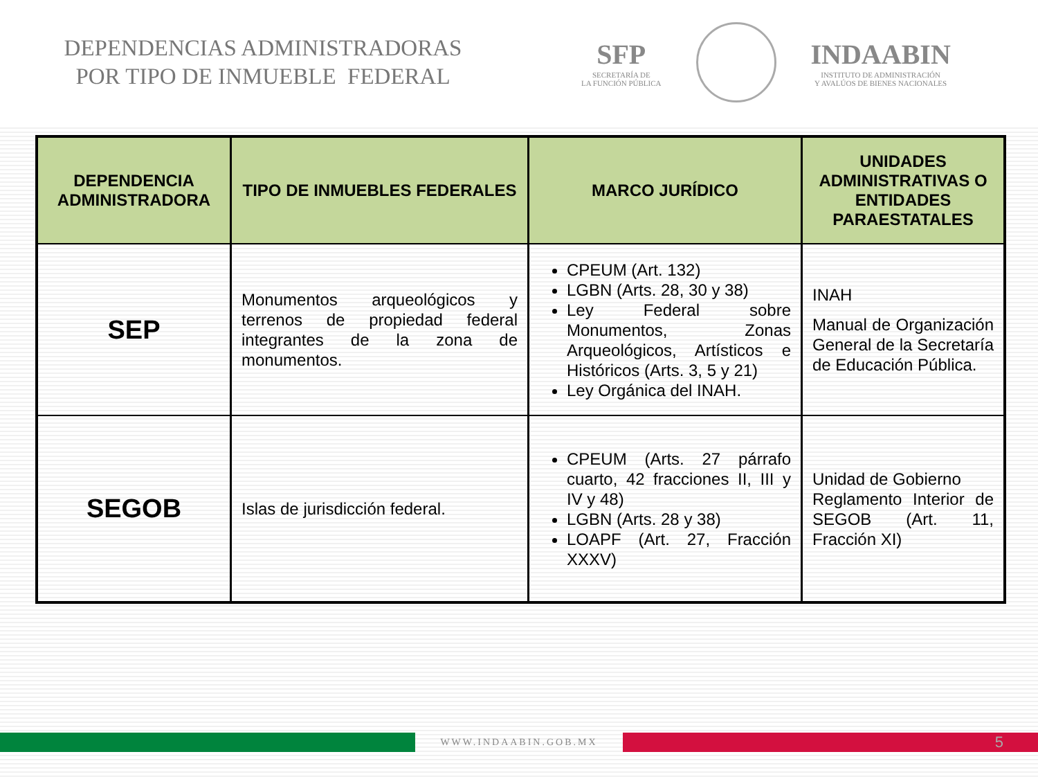DEPENDENCIAS ADMINISTRADORAS
POR TIPO DE INMUEBLE FEDERAL
SFP
SECRETARÍA DE
LA FUNCIÓN PÚBLICA
INDAABIN
INSTITUTO DE ADMINISTRACIÓN
Y AVALÚOS DE BIENES NACIONALES
| DEPENDENCIA ADMINISTRADORA | TIPO DE INMUEBLES FEDERALES | MARCO JURÍDICO | UNIDADES ADMINISTRATIVAS O ENTIDADES PARAESTATALES |
| --- | --- | --- | --- |
| SEP | Monumentos arqueológicos y terrenos de propiedad federal integrantes de la zona de monumentos. | CPEUM (Art. 132) LGBN (Arts. 28, 30 y 38) Ley Federal sobre Monumentos, Zonas Arqueológicos, Artísticos e Históricos (Arts. 3, 5 y 21) Ley Orgánica del INAH. | INAH Manual de Organización General de la Secretaría de Educación Pública. |
| SEGOB | Islas de jurisdicción federal. | CPEUM (Arts. 27 párrafo cuarto, 42 fracciones II, III y IV y 48) LGBN (Arts. 28 y 38) LOAPF (Art. 27, Fracción XXXV) | Unidad de Gobierno Reglamento Interior de SEGOB (Art. 11, Fracción XI) |
WWW.INDAABIN.GOB.MX
5